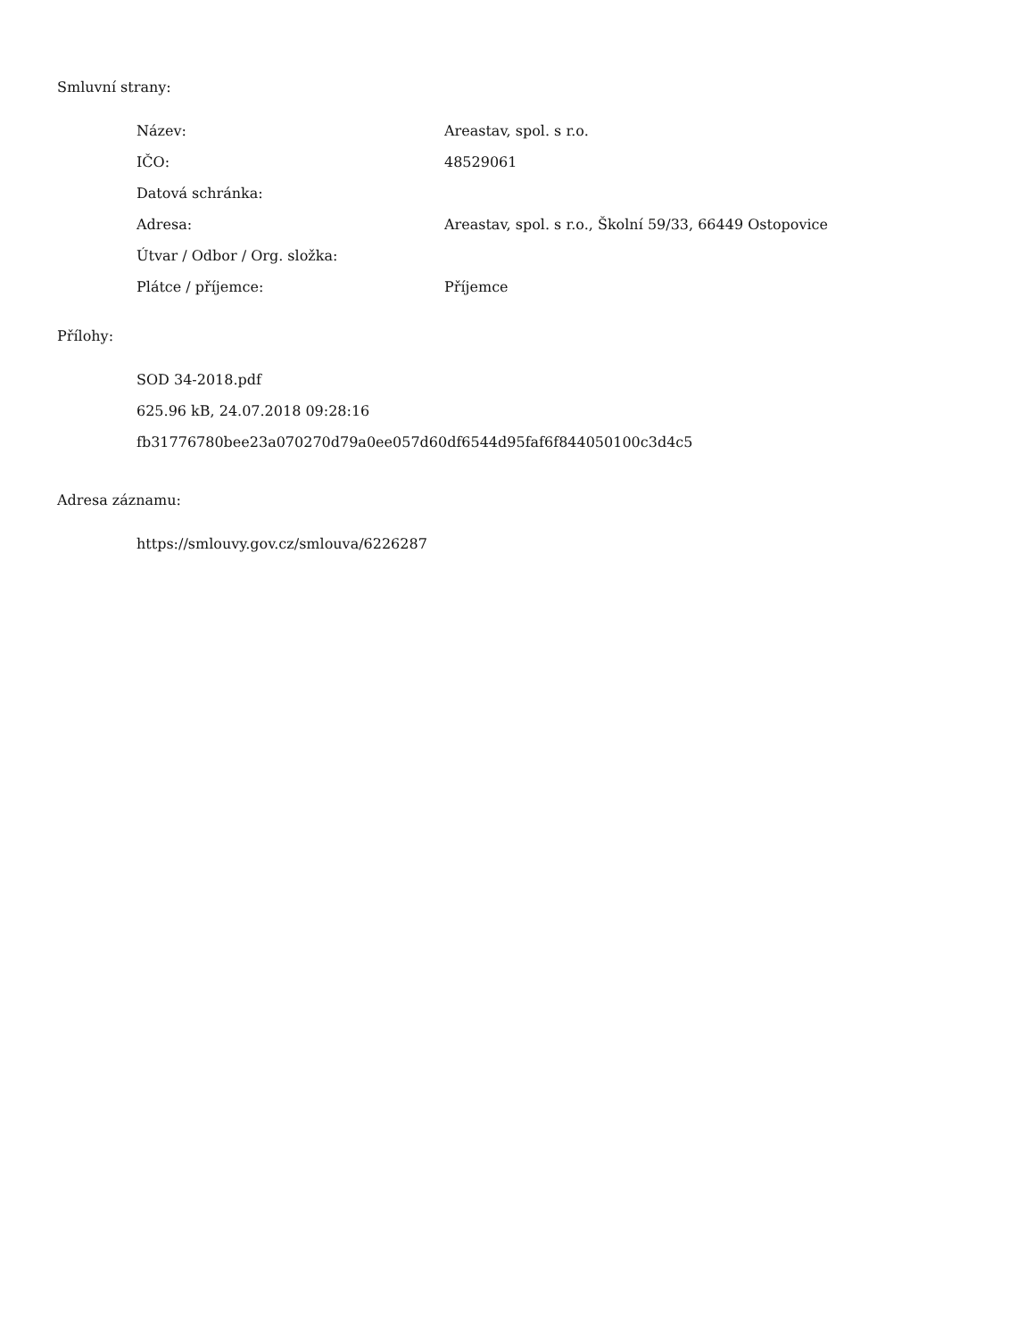Smluvní strany:
| Název: | Areastav, spol. s r.o. |
| IČO: | 48529061 |
| Datová schránka: | |
| Adresa: | Areastav, spol. s r.o., Školní 59/33, 66449 Ostopovice |
| Útvar / Odbor / Org. složka: | |
| Plátce / příjemce: | Příjemce |
Přílohy:
SOD 34-2018.pdf
625.96 kB, 24.07.2018 09:28:16
fb31776780bee23a070270d79a0ee057d60df6544d95faf6f844050100c3d4c5
Adresa záznamu:
https://smlouvy.gov.cz/smlouva/6226287